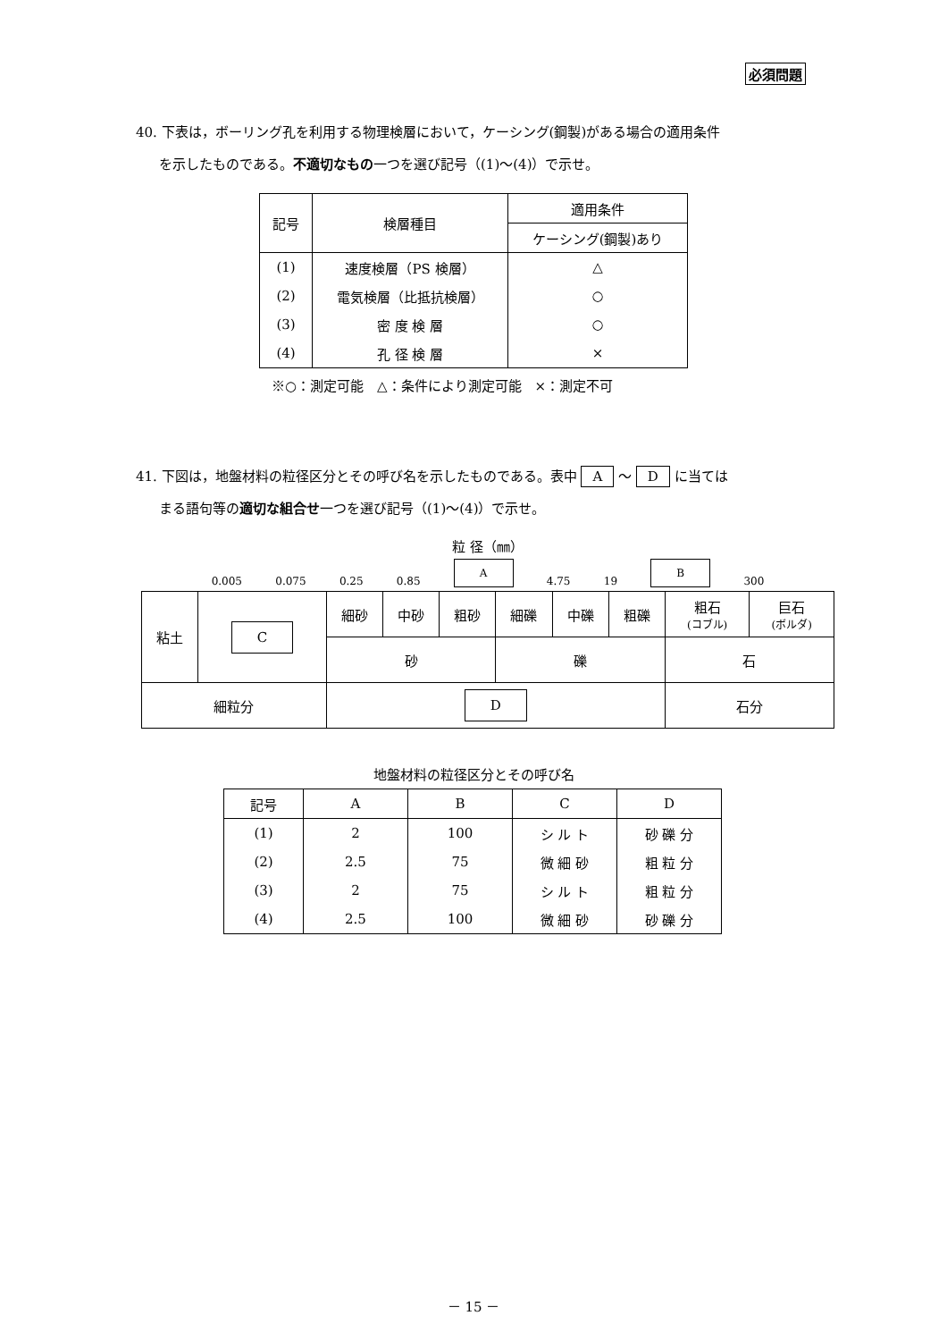必須問題
40. 下表は，ボーリング孔を利用する物理検層において，ケーシング(鋼製)がある場合の適用条件
を示したものである。不適切なもの一つを選び記号（(1)～(4)）で示せ。
| 記号 | 検層種目 | 適用条件 |
| --- | --- | --- |
| | | ケーシング(鋼製)あり |
| (1) | 速度検層（PS 検層） | △ |
| (2) | 電気検層（比抵抗検層） | ○ |
| (3) | 密 度 検 層 | ○ |
| (4) | 孔 径 検 層 | × |
※○：測定可能　△：条件により測定可能　×：測定不可
41. 下図は，地盤材料の粒径区分とその呼び名を示したものである。表中 A ～ D に当ては
まる語句等の適切な組合せ一つを選び記号（(1)～(4)）で示せ。
粒 径（㎜）
0.005 0.075 0.25 0.85 A 4.75 19 B 300
| 粘土 | C | 細砂 | 中砂 | 粗砂 | 細礫 | 中礫 | 粗礫 | 粗石 (コブル) | 巨石 (ボルダ) |
| | | 砂 | | | 礫 | | | 石 | |
| 細粒分 | | D | | | | | | 石分 | |
地盤材料の粒径区分とその呼び名
| 記号 | A | B | C | D |
| --- | --- | --- | --- | --- |
| (1) | 2 | 100 | シ ル ト | 砂 礫 分 |
| (2) | 2.5 | 75 | 微 細 砂 | 粗 粒 分 |
| (3) | 2 | 75 | シ ル ト | 粗 粒 分 |
| (4) | 2.5 | 100 | 微 細 砂 | 砂 礫 分 |
－ 15 －